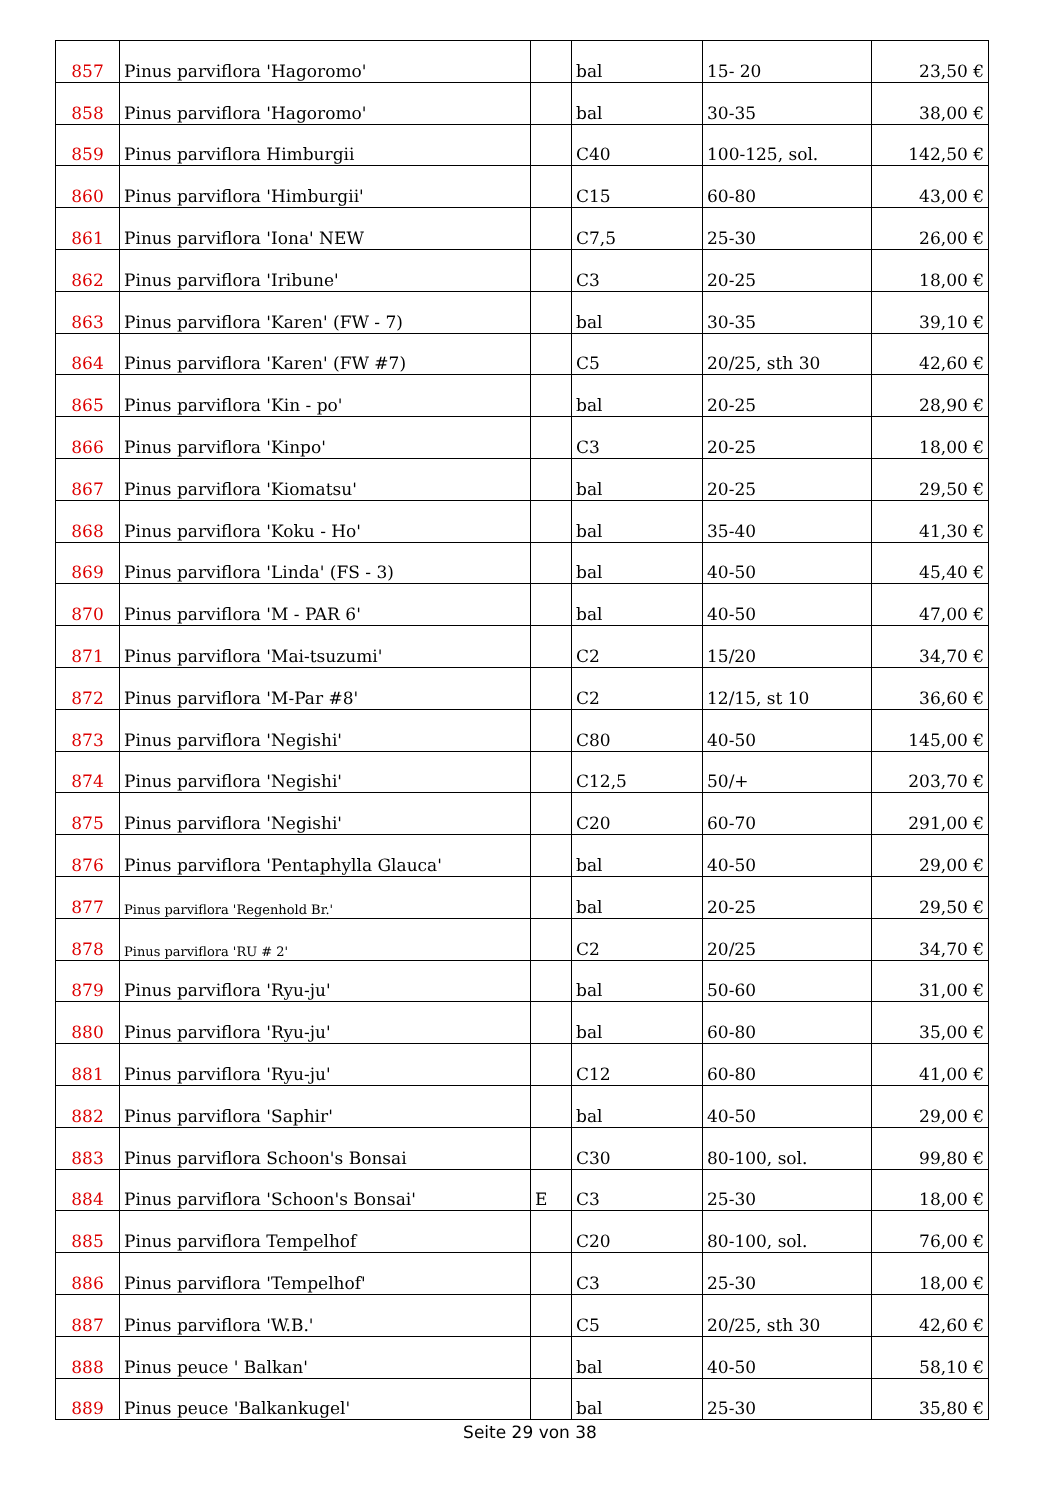| 857 | Pinus parviflora 'Hagoromo' | | bal | 15- 20 | 23,50 € |
| 858 | Pinus parviflora 'Hagoromo' | | bal | 30-35 | 38,00 € |
| 859 | Pinus parviflora Himburgii | | C40 | 100-125, sol. | 142,50 € |
| 860 | Pinus parviflora 'Himburgii' | | C15 | 60-80 | 43,00 € |
| 861 | Pinus parviflora 'Iona' NEW | | C7,5 | 25-30 | 26,00 € |
| 862 | Pinus parviflora 'Iribune' | | C3 | 20-25 | 18,00 € |
| 863 | Pinus parviflora 'Karen' (FW - 7) | | bal | 30-35 | 39,10 € |
| 864 | Pinus parviflora 'Karen' (FW #7) | | C5 | 20/25, sth 30 | 42,60 € |
| 865 | Pinus parviflora 'Kin - po' | | bal | 20-25 | 28,90 € |
| 866 | Pinus parviflora 'Kinpo' | | C3 | 20-25 | 18,00 € |
| 867 | Pinus parviflora 'Kiomatsu' | | bal | 20-25 | 29,50 € |
| 868 | Pinus parviflora 'Koku - Ho' | | bal | 35-40 | 41,30 € |
| 869 | Pinus parviflora 'Linda' (FS - 3) | | bal | 40-50 | 45,40 € |
| 870 | Pinus parviflora 'M - PAR 6' | | bal | 40-50 | 47,00 € |
| 871 | Pinus parviflora 'Mai-tsuzumi' | | C2 | 15/20 | 34,70 € |
| 872 | Pinus parviflora 'M-Par #8' | | C2 | 12/15, st 10 | 36,60 € |
| 873 | Pinus parviflora 'Negishi' | | C80 | 40-50 | 145,00 € |
| 874 | Pinus parviflora 'Negishi' | | C12,5 | 50/+ | 203,70 € |
| 875 | Pinus parviflora 'Negishi' | | C20 | 60-70 | 291,00 € |
| 876 | Pinus parviflora 'Pentaphylla Glauca' | | bal | 40-50 | 29,00 € |
| 877 | Pinus parviflora 'Regenhold Br.' | | bal | 20-25 | 29,50 € |
| 878 | Pinus parviflora 'RU # 2' | | C2 | 20/25 | 34,70 € |
| 879 | Pinus parviflora 'Ryu-ju' | | bal | 50-60 | 31,00 € |
| 880 | Pinus parviflora 'Ryu-ju' | | bal | 60-80 | 35,00 € |
| 881 | Pinus parviflora 'Ryu-ju' | | C12 | 60-80 | 41,00 € |
| 882 | Pinus parviflora 'Saphir' | | bal | 40-50 | 29,00 € |
| 883 | Pinus parviflora Schoon's Bonsai | | C30 | 80-100, sol. | 99,80 € |
| 884 | Pinus parviflora 'Schoon's Bonsai' | E | C3 | 25-30 | 18,00 € |
| 885 | Pinus parviflora Tempelhof | | C20 | 80-100, sol. | 76,00 € |
| 886 | Pinus parviflora 'Tempelhof' | | C3 | 25-30 | 18,00 € |
| 887 | Pinus parviflora 'W.B.' | | C5 | 20/25, sth 30 | 42,60 € |
| 888 | Pinus peuce ' Balkan' | | bal | 40-50 | 58,10 € |
| 889 | Pinus peuce 'Balkankugel' | | bal | 25-30 | 35,80 € |
Seite 29 von 38